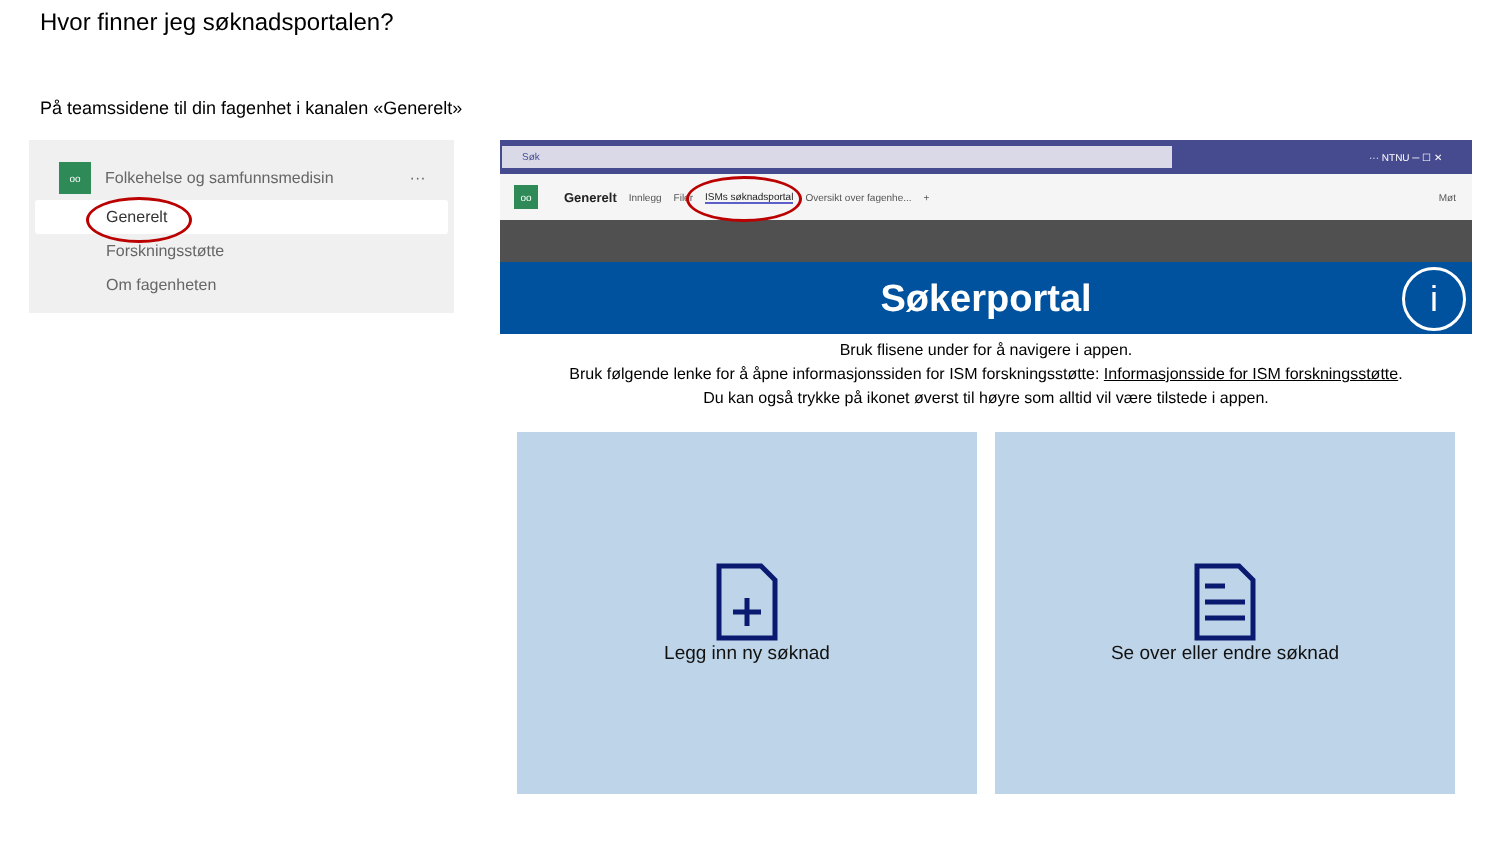Hvor finner jeg søknadsportalen?
På teamssidene til din fagenhet i kanalen «Generelt»
oo
Folkehelse og samfunnsmedisin ···
Generelt
Forskningsstøtte
Om fagenheten
Søk
··· NTNU ─ ☐ ✕
oo
Generelt Innlegg Filer ISMs søknadsportal Oversikt over fagenhe... + Møt
Søkerportal
i
Bruk flisene under for å navigere i appen.
Bruk følgende lenke for å åpne informasjonssiden for ISM forskningsstøtte: Informasjonsside for ISM forskningsstøtte.
Du kan også trykke på ikonet øverst til høyre som alltid vil være tilstede i appen.
Legg inn ny søknad Se over eller endre søknad